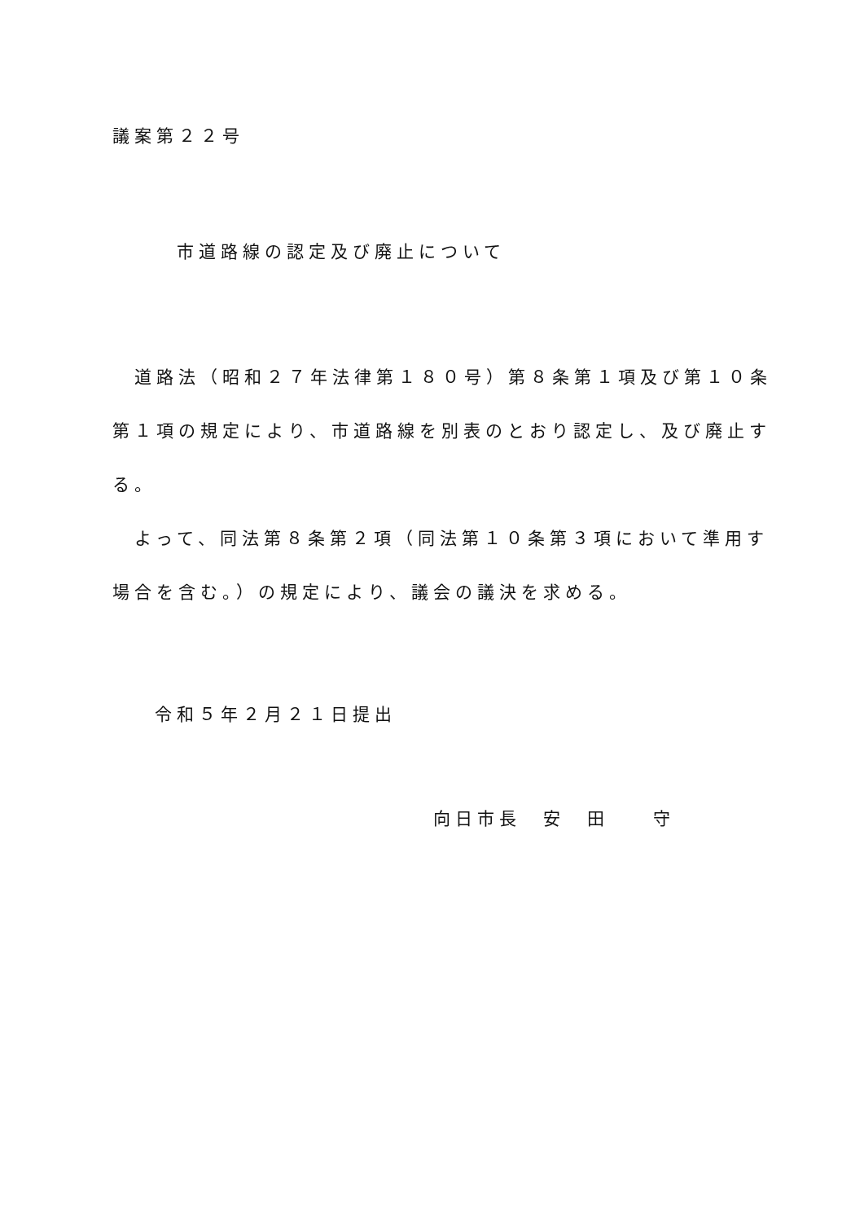議案第２２号
市道路線の認定及び廃止について
　道路法（昭和２７年法律第１８０号）第８条第１項及び第１０条
第１項の規定により、市道路線を別表のとおり認定し、及び廃止す
る。
　よって、同法第８条第２項（同法第１０条第３項において準用す
場合を含む。）の規定により、議会の議決を求める。
令和５年２月２１日提出
向日市長　安　田　　守